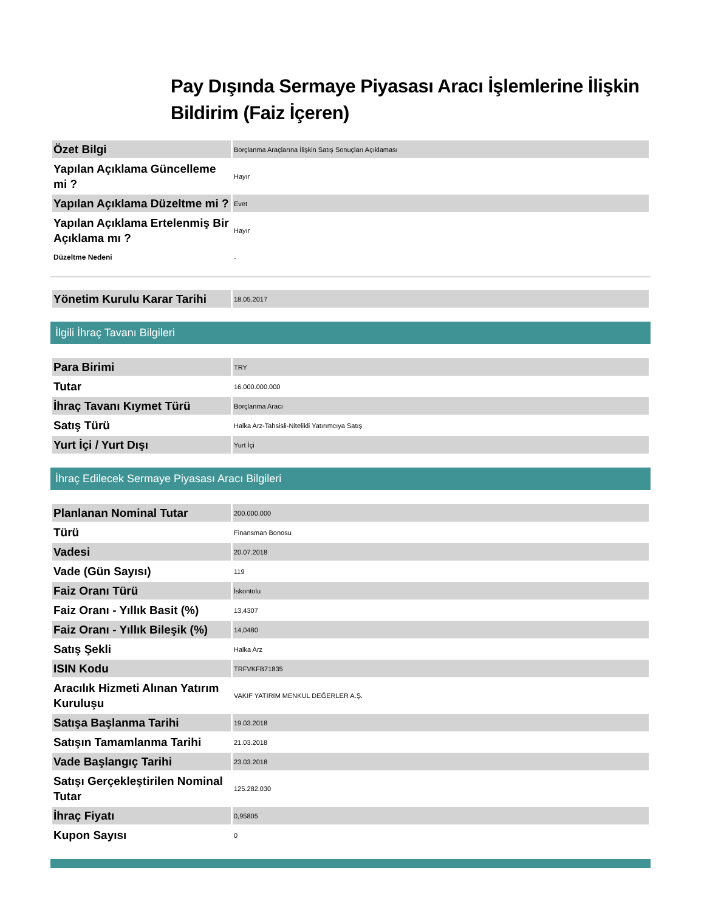Pay Dışında Sermaye Piyasası Aracı İşlemlerine İlişkin Bildirim (Faiz İçeren)
| Özet Bilgi | Borçlanma Araçlarına İlişkin Satış Sonuçları Açıklaması |
| Yapılan Açıklama Güncelleme mi ? | Hayır |
| Yapılan Açıklama Düzeltme mi ? | Evet |
| Yapılan Açıklama Ertelenmiş Bir Açıklama mı ? | Hayır |
| Düzeltme Nedeni | - |
| Yönetim Kurulu Karar Tarihi | 18.05.2017 |
İlgili İhraç Tavanı Bilgileri
| Para Birimi | TRY |
| Tutar | 16.000.000.000 |
| İhraç Tavanı Kıymet Türü | Borçlanma Aracı |
| Satış Türü | Halka Arz-Tahsisli-Nitelikli Yatırımcıya Satış |
| Yurt İçi / Yurt Dışı | Yurt İçi |
İhraç Edilecek Sermaye Piyasası Aracı Bilgileri
| Planlanan Nominal Tutar | 200.000.000 |
| Türü | Finansman Bonosu |
| Vadesi | 20.07.2018 |
| Vade (Gün Sayısı) | 119 |
| Faiz Oranı Türü | İskontolu |
| Faiz Oranı - Yıllık Basit (%) | 13,4307 |
| Faiz Oranı - Yıllık Bileşik (%) | 14,0480 |
| Satış Şekli | Halka Arz |
| ISIN Kodu | TRFVKFB71835 |
| Aracılık Hizmeti Alınan Yatırım Kuruluşu | VAKIF YATIRIM MENKUL DEĞERLER A.Ş. |
| Satışa Başlanma Tarihi | 19.03.2018 |
| Satışın Tamamlanma Tarihi | 21.03.2018 |
| Vade Başlangıç Tarihi | 23.03.2018 |
| Satışı Gerçekleştirilen Nominal Tutar | 125.282.030 |
| İhraç Fiyatı | 0,95805 |
| Kupon Sayısı | 0 |